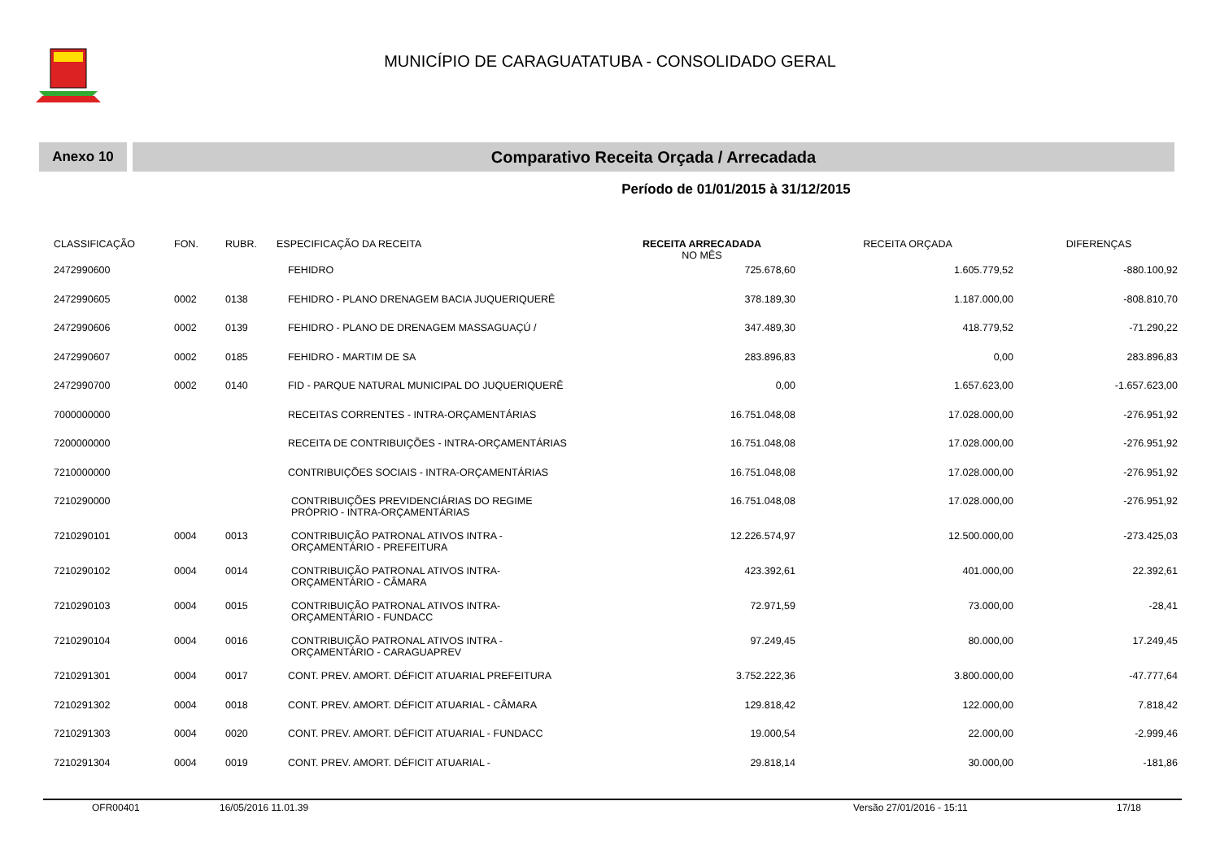MUNICÍPIO DE CARAGUATATUBA - CONSOLIDADO GERAL
Anexo 10
Comparativo Receita Orçada / Arrecadada
Período de 01/01/2015 à 31/12/2015
| CLASSIFICAÇÃO | FON. | RUBR. | ESPECIFICAÇÃO DA RECEITA | RECEITA ARRECADADA NO MÊS | RECEITA ORÇADA | DIFERENÇAS |
| --- | --- | --- | --- | --- | --- | --- |
| 2472990600 | | | FEHIDRO | 725.678,60 | 1.605.779,52 | -880.100,92 |
| 2472990605 | 0002 | 0138 | FEHIDRO - PLANO DRENAGEM BACIA JUQUERIQUERÊ | 378.189,30 | 1.187.000,00 | -808.810,70 |
| 2472990606 | 0002 | 0139 | FEHIDRO - PLANO DE DRENAGEM MASSAGUAÇÚ / | 347.489,30 | 418.779,52 | -71.290,22 |
| 2472990607 | 0002 | 0185 | FEHIDRO - MARTIM DE SA | 283.896,83 | 0,00 | 283.896,83 |
| 2472990700 | 0002 | 0140 | FID - PARQUE NATURAL MUNICIPAL DO JUQUERIQUERÊ | 0,00 | 1.657.623,00 | -1.657.623,00 |
| 7000000000 | | | RECEITAS CORRENTES - INTRA-ORÇAMENTÁRIAS | 16.751.048,08 | 17.028.000,00 | -276.951,92 |
| 7200000000 | | | RECEITA DE CONTRIBUIÇÕES - INTRA-ORÇAMENTÁRIAS | 16.751.048,08 | 17.028.000,00 | -276.951,92 |
| 7210000000 | | | CONTRIBUIÇÕES SOCIAIS - INTRA-ORÇAMENTÁRIAS | 16.751.048,08 | 17.028.000,00 | -276.951,92 |
| 7210290000 | | | CONTRIBUIÇÕES PREVIDENCIÁRIAS DO REGIME PRÓPRIO - INTRA-ORÇAMENTÁRIAS | 16.751.048,08 | 17.028.000,00 | -276.951,92 |
| 7210290101 | 0004 | 0013 | CONTRIBUIÇÃO PATRONAL ATIVOS INTRA - ORÇAMENTÁRIO - PREFEITURA | 12.226.574,97 | 12.500.000,00 | -273.425,03 |
| 7210290102 | 0004 | 0014 | CONTRIBUIÇÃO PATRONAL ATIVOS INTRA- ORÇAMENTÁRIO - CÂMARA | 423.392,61 | 401.000,00 | 22.392,61 |
| 7210290103 | 0004 | 0015 | CONTRIBUIÇÃO PATRONAL ATIVOS INTRA- ORÇAMENTÁRIO - FUNDACC | 72.971,59 | 73.000,00 | -28,41 |
| 7210290104 | 0004 | 0016 | CONTRIBUIÇÃO PATRONAL ATIVOS INTRA - ORÇAMENTÁRIO - CARAGUAPREV | 97.249,45 | 80.000,00 | 17.249,45 |
| 7210291301 | 0004 | 0017 | CONT. PREV. AMORT. DÉFICIT ATUARIAL PREFEITURA | 3.752.222,36 | 3.800.000,00 | -47.777,64 |
| 7210291302 | 0004 | 0018 | CONT. PREV. AMORT. DÉFICIT ATUARIAL - CÂMARA | 129.818,42 | 122.000,00 | 7.818,42 |
| 7210291303 | 0004 | 0020 | CONT. PREV. AMORT. DÉFICIT ATUARIAL - FUNDACC | 19.000,54 | 22.000,00 | -2.999,46 |
| 7210291304 | 0004 | 0019 | CONT. PREV. AMORT. DÉFICIT ATUARIAL - | 29.818,14 | 30.000,00 | -181,86 |
OFR00401 16/05/2016 11.01.39 Versão 27/01/2016 - 15:11 17/18